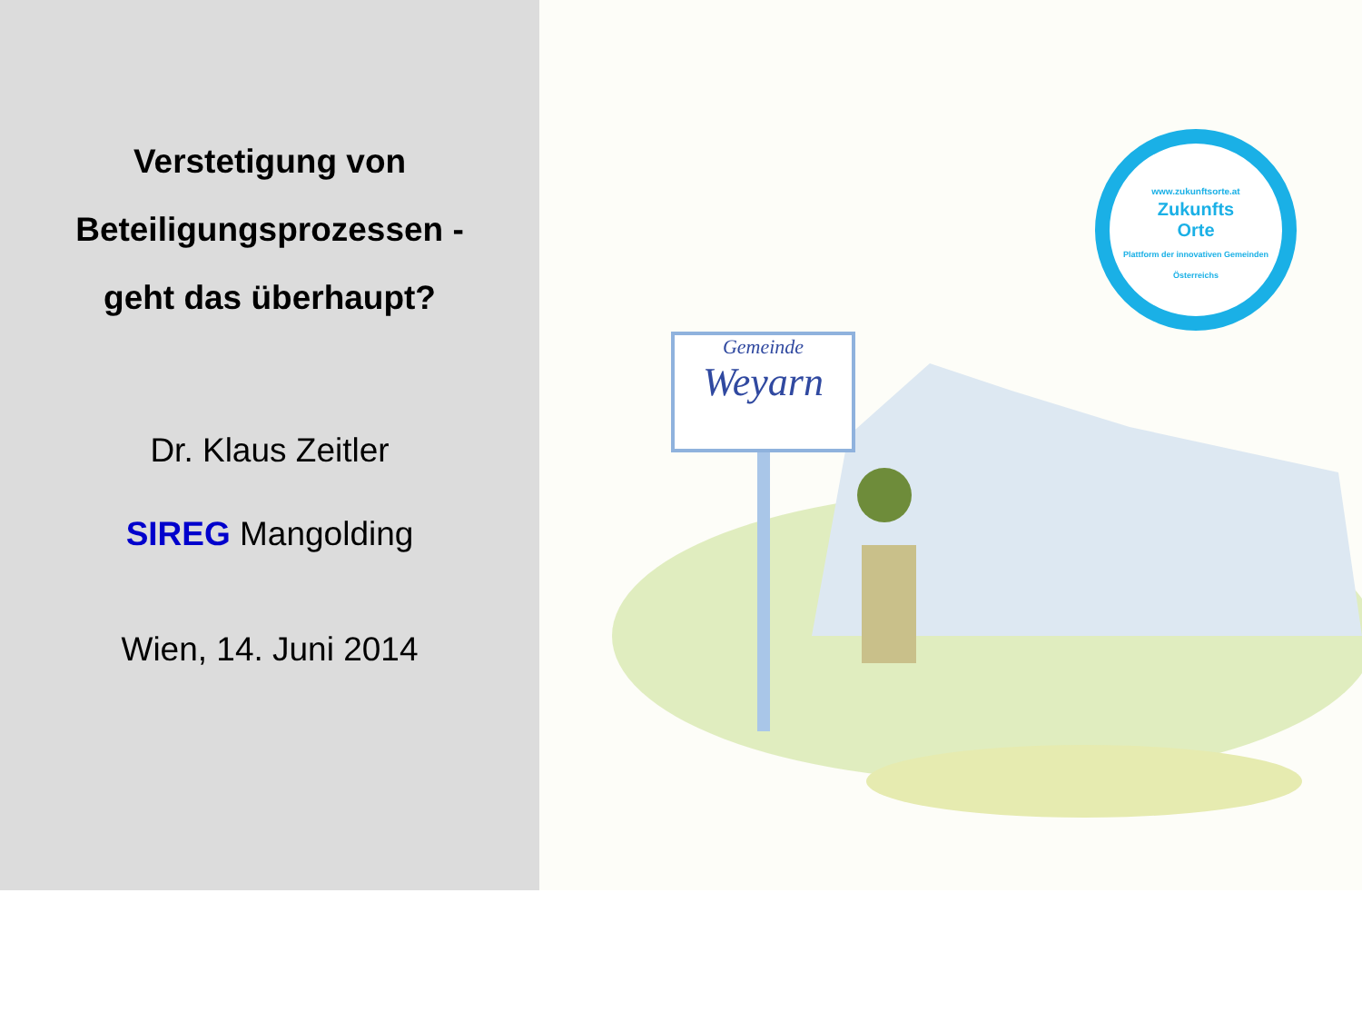Verstetigung von
Beteiligungsprozessen -
geht das überhaupt?
Dr. Klaus Zeitler
SIREG Mangolding
Wien, 14. Juni 2014
Gemeinde
Weyarn
www.zukunftsorte.at
Zukunfts
Orte
Plattform der innovativen Gemeinden Österreichs